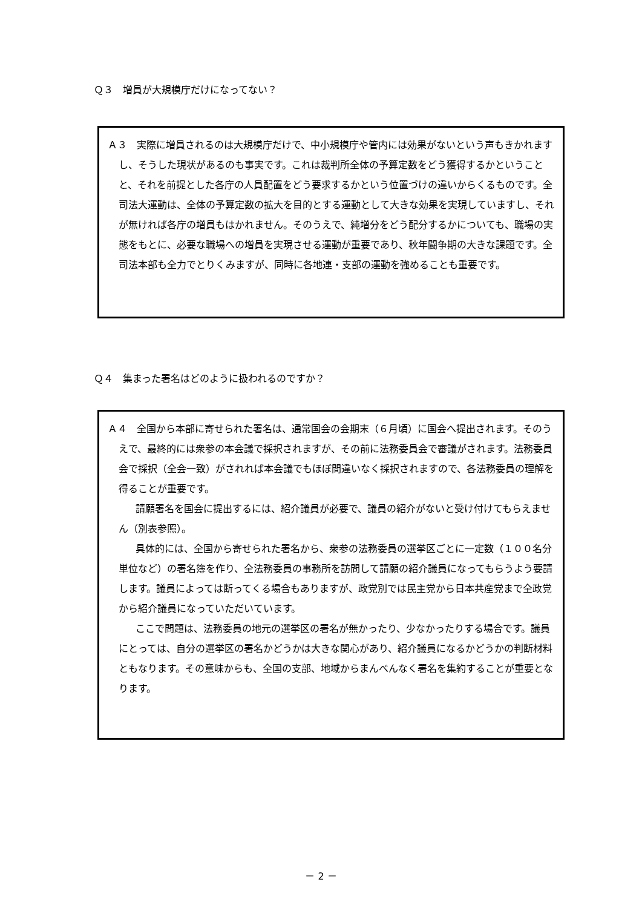Ｑ３　増員が大規模庁だけになってない？
Ａ３　実際に増員されるのは大規模庁だけで、中小規模庁や管内には効果がないという声もきかれますし、そうした現状があるのも事実です。これは裁判所全体の予算定数をどう獲得するかということと、それを前提とした各庁の人員配置をどう要求するかという位置づけの違いからくるものです。全司法大運動は、全体の予算定数の拡大を目的とする運動として大きな効果を実現していますし、それが無ければ各庁の増員もはかれません。そのうえで、純増分をどう配分するかについても、職場の実態をもとに、必要な職場への増員を実現させる運動が重要であり、秋年闘争期の大きな課題です。全司法本部も全力でとりくみますが、同時に各地連・支部の運動を強めることも重要です。
Ｑ４　集まった署名はどのように扱われるのですか？
Ａ４　全国から本部に寄せられた署名は、通常国会の会期末（６月頃）に国会へ提出されます。そのうえで、最終的には衆参の本会議で採択されますが、その前に法務委員会で審議がされます。法務委員会で採択（全会一致）がされれば本会議でもほぼ間違いなく採択されますので、各法務委員の理解を得ることが重要です。
請願署名を国会に提出するには、紹介議員が必要で、議員の紹介がないと受け付けてもらえません（別表参照）。
具体的には、全国から寄せられた署名から、衆参の法務委員の選挙区ごとに一定数（１００名分単位など）の署名簿を作り、全法務委員の事務所を訪問して請願の紹介議員になってもらうよう要請します。議員によっては断ってくる場合もありますが、政党別では民主党から日本共産党まで全政党から紹介議員になっていただいています。
ここで問題は、法務委員の地元の選挙区の署名が無かったり、少なかったりする場合です。議員にとっては、自分の選挙区の署名かどうかは大きな関心があり、紹介議員になるかどうかの判断材料ともなります。その意味からも、全国の支部、地域からまんべんなく署名を集約することが重要となります。
－ 2 －